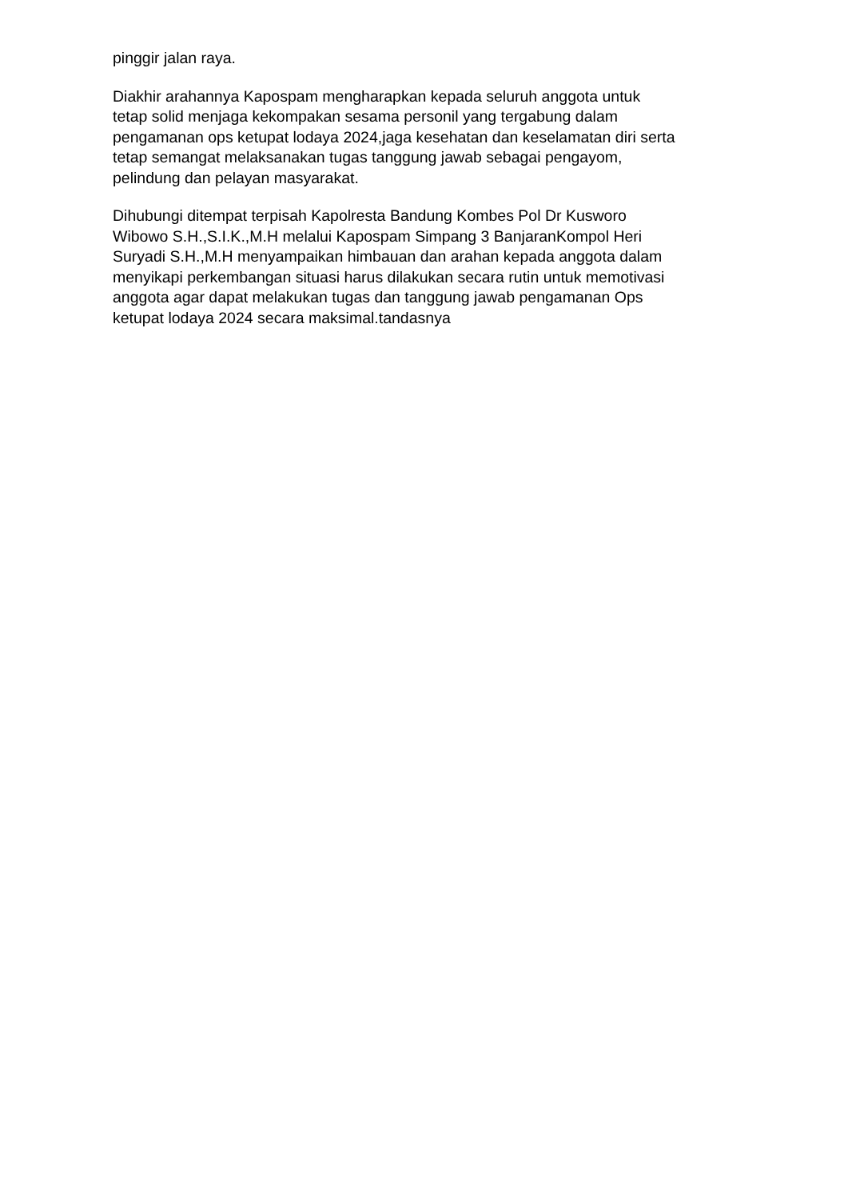pinggir jalan raya.
Diakhir arahannya Kapospam mengharapkan kepada seluruh anggota untuk
tetap solid menjaga kekompakan sesama personil yang tergabung dalam
pengamanan ops ketupat lodaya 2024,jaga kesehatan dan keselamatan diri serta
tetap semangat melaksanakan tugas tanggung jawab sebagai pengayom,
pelindung dan pelayan masyarakat.
Dihubungi ditempat terpisah Kapolresta Bandung Kombes Pol Dr Kusworo
Wibowo S.H.,S.I.K.,M.H melalui Kapospam Simpang 3 BanjaranKompol Heri
Suryadi S.H.,M.H menyampaikan himbauan dan arahan kepada anggota dalam
menyikapi perkembangan situasi harus dilakukan secara rutin untuk memotivasi
anggota agar dapat melakukan tugas dan tanggung jawab pengamanan Ops
ketupat lodaya 2024 secara maksimal.tandasnya